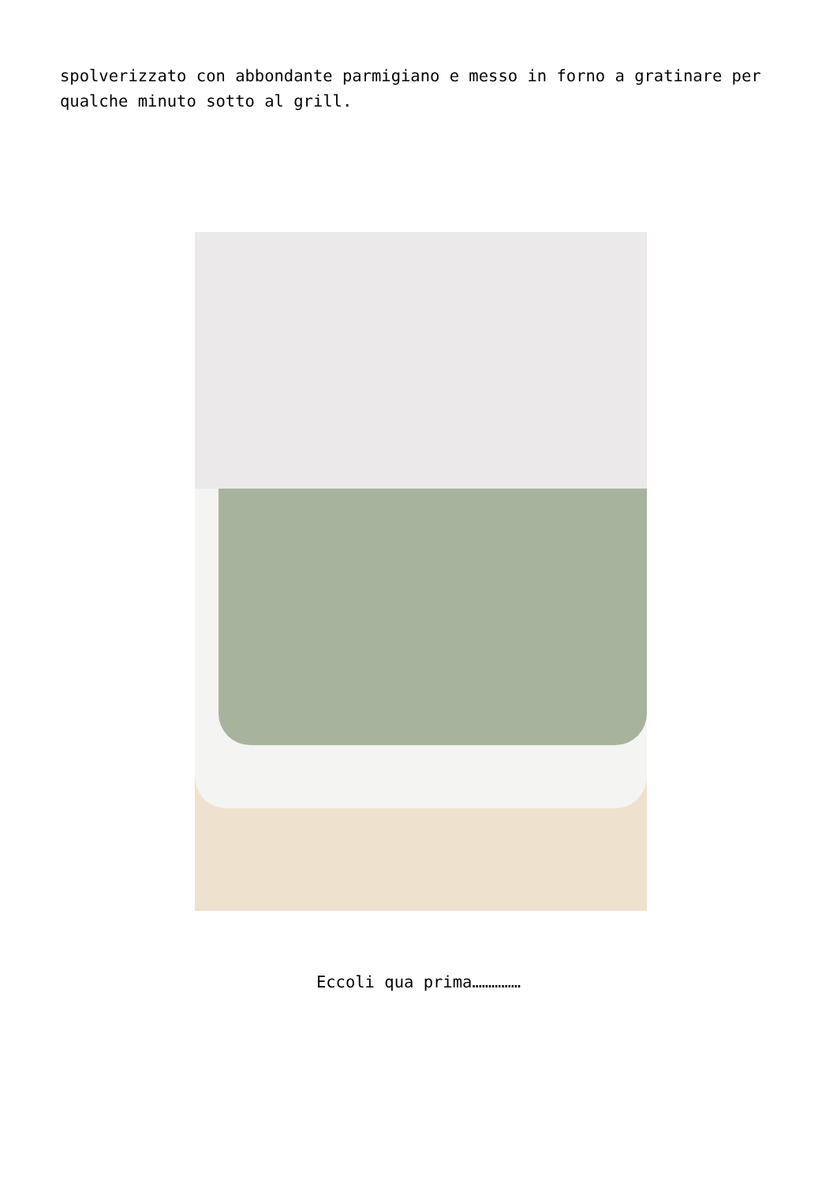spolverizzato con abbondante parmigiano e messo in forno a gratinare per qualche minuto sotto al grill.
Eccoli qua prima……………